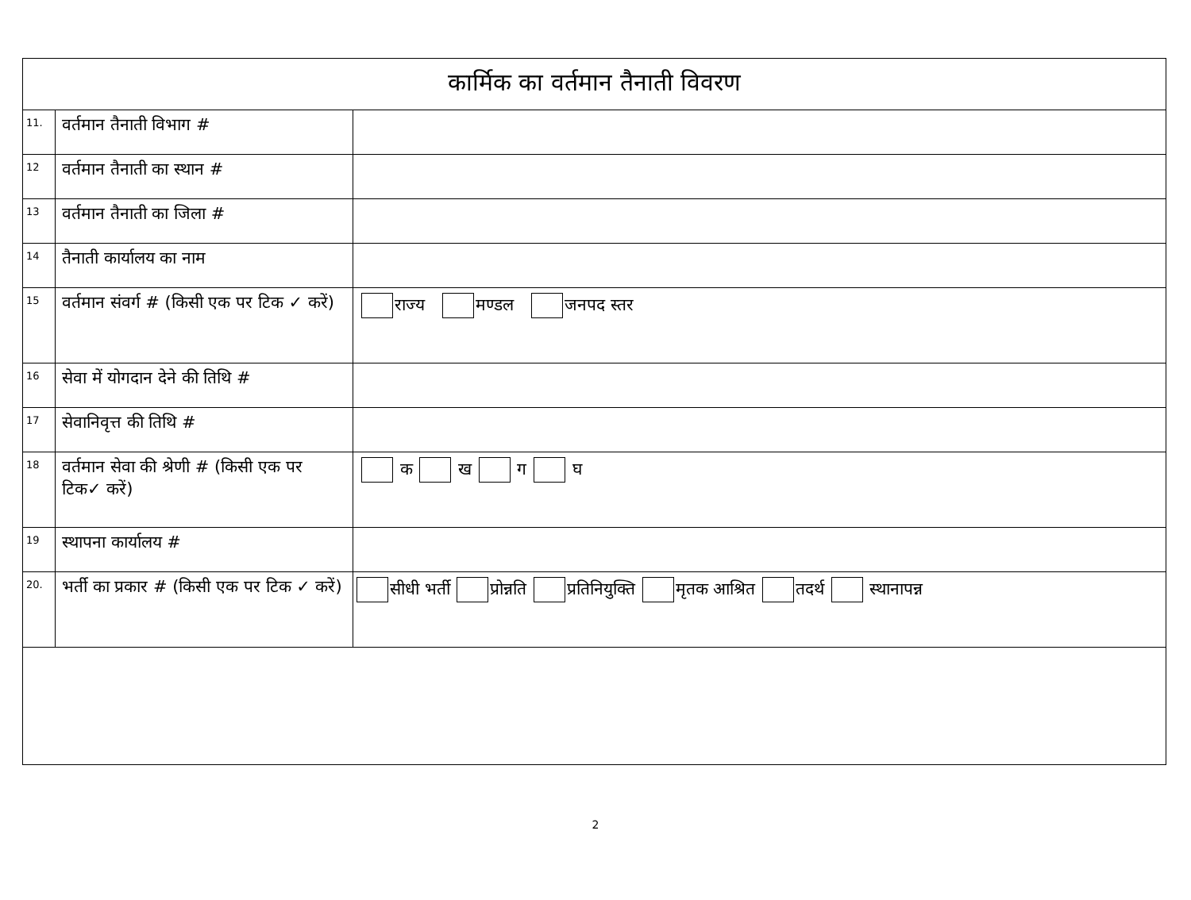| कार्मिक का वर्तमान तैनाती विवरण | | |
| 11. | वर्तमान तैनाती विभाग # | |
| 12 | वर्तमान तैनाती का स्थान # | |
| 13 | वर्तमान तैनाती का जिला # | |
| 14 | तैनाती कार्यालय का नाम | |
| 15 | वर्तमान संवर्ग # (किसी एक पर टिक ✓ करें) | राज्य मण्डल जनपद स्तर |
| 16 | सेवा में योगदान देने की तिथि # | |
| 17 | सेवानिवृत्त की तिथि # | |
| 18 | वर्तमान सेवा की श्रेणी # (किसी एक पर टिक✓ करें) | क ख ग घ |
| 19 | स्थापना कार्यालय # | |
| 20. | भर्ती का प्रकार # (किसी एक पर टिक ✓ करें) | सीधी भर्ती प्रोन्नति प्रतिनियुक्ति मृतक आश्रित तदर्थ स्थानापन्न |
2